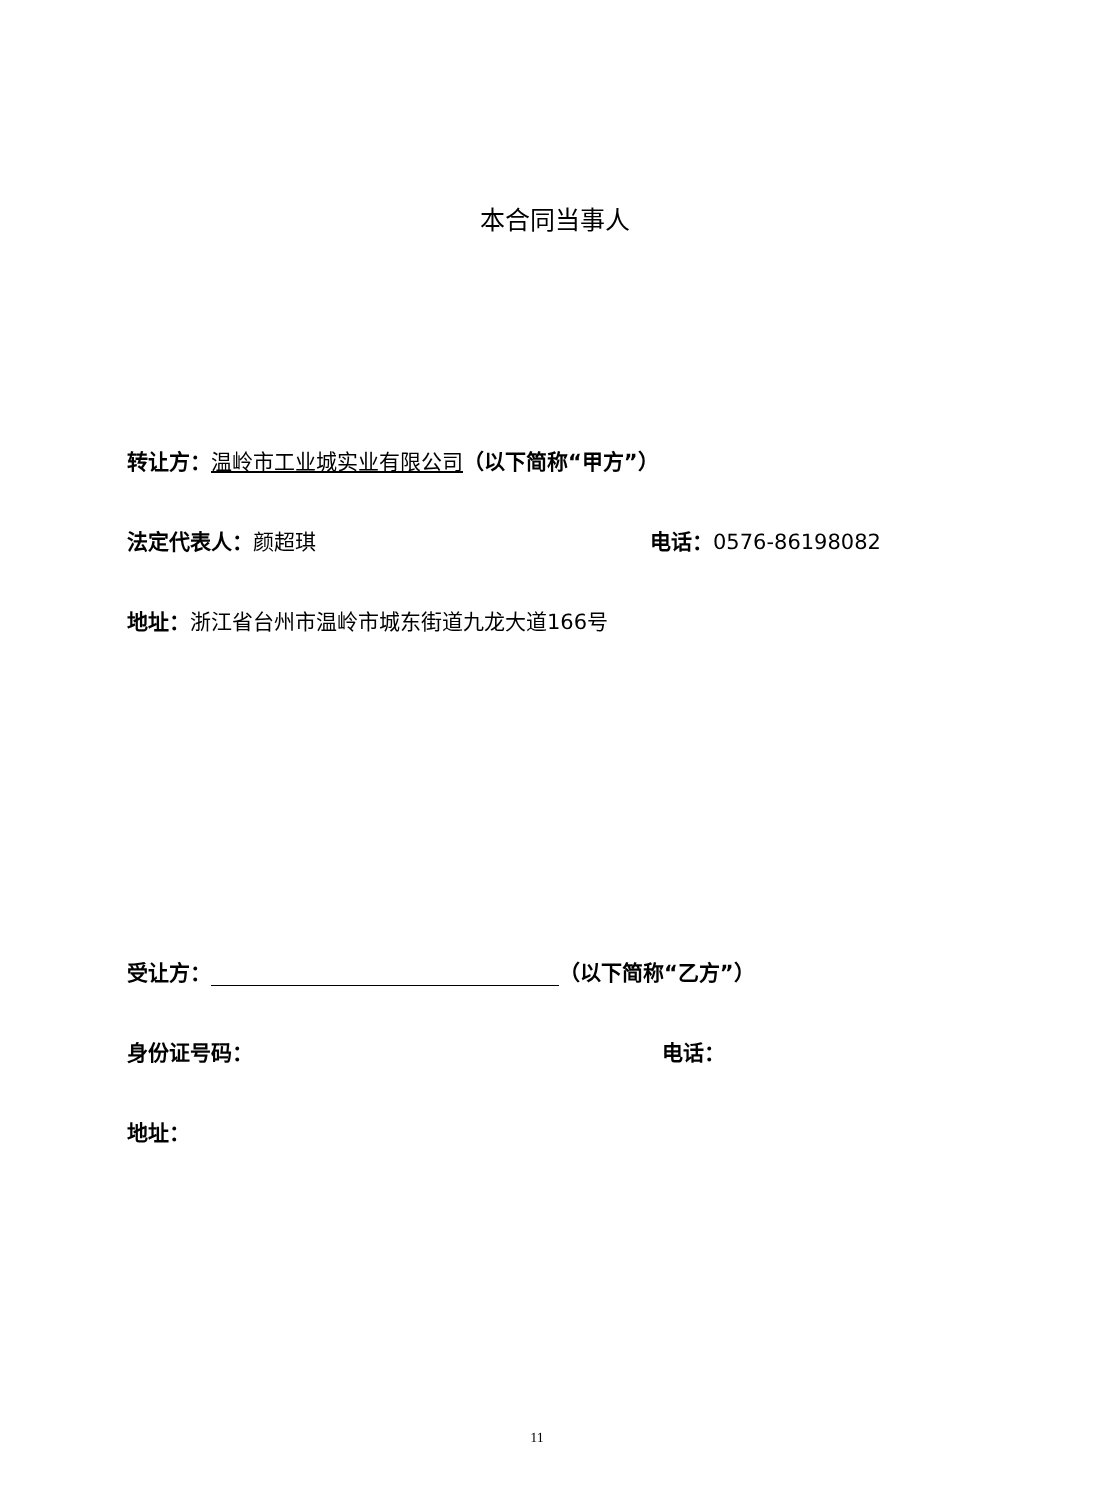本合同当事人
转让方：温岭市工业城实业有限公司（以下简称“甲方”）
法定代表人：颜超琪 电话：0576-86198082
地址：浙江省台州市温岭市城东街道九龙大道166号
受让方： （以下简称“乙方”）
身份证号码： 电话：
地址：
11